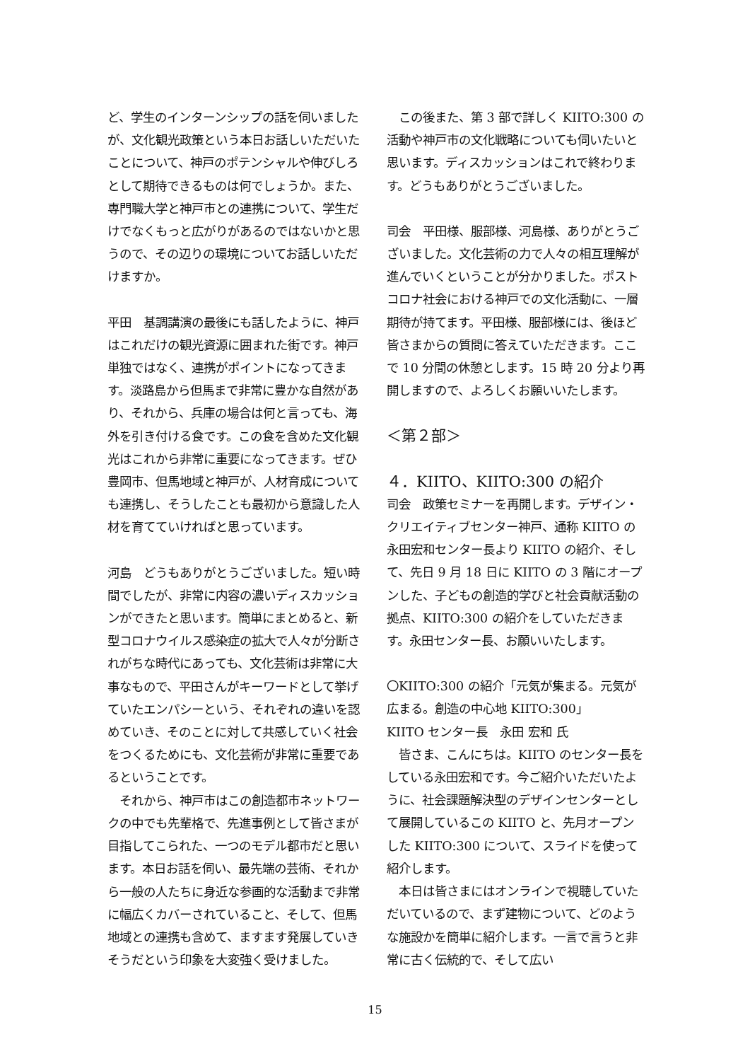ど、学生のインターンシップの話を伺いましたが、文化観光政策という本日お話しいただいたことについて、神戸のポテンシャルや伸びしろとして期待できるものは何でしょうか。また、専門職大学と神戸市との連携について、学生だけでなくもっと広がりがあるのではないかと思うので、その辺りの環境についてお話しいただけますか。
平田　基調講演の最後にも話したように、神戸はこれだけの観光資源に囲まれた街です。神戸単独ではなく、連携がポイントになってきます。淡路島から但馬まで非常に豊かな自然があり、それから、兵庫の場合は何と言っても、海外を引き付ける食です。この食を含めた文化観光はこれから非常に重要になってきます。ぜひ豊岡市、但馬地域と神戸が、人材育成についても連携し、そうしたことも最初から意識した人材を育てていければと思っています。
河島　どうもありがとうございました。短い時間でしたが、非常に内容の濃いディスカッションができたと思います。簡単にまとめると、新型コロナウイルス感染症の拡大で人々が分断されがちな時代にあっても、文化芸術は非常に大事なもので、平田さんがキーワードとして挙げていたエンパシーという、それぞれの違いを認めていき、そのことに対して共感していく社会をつくるためにも、文化芸術が非常に重要であるということです。
　それから、神戸市はこの創造都市ネットワークの中でも先輩格で、先進事例として皆さまが目指してこられた、一つのモデル都市だと思います。本日お話を伺い、最先端の芸術、それから一般の人たちに身近な参画的な活動まで非常に幅広くカバーされていること、そして、但馬地域との連携も含めて、ますます発展していきそうだという印象を大変強く受けました。
　この後また、第 3 部で詳しく KIITO:300 の活動や神戸市の文化戦略についても伺いたいと思います。ディスカッションはこれで終わります。どうもありがとうございました。
司会　平田様、服部様、河島様、ありがとうございました。文化芸術の力で人々の相互理解が進んでいくということが分かりました。ポストコロナ社会における神戸での文化活動に、一層期待が持てます。平田様、服部様には、後ほど皆さまからの質問に答えていただきます。ここで 10 分間の休憩とします。15 時 20 分より再開しますので、よろしくお願いいたします。
＜第２部＞
４．KIITO、KIITO:300 の紹介
司会　政策セミナーを再開します。デザイン・クリエイティブセンター神戸、通称 KIITO の永田宏和センター長より KIITO の紹介、そして、先日 9 月 18 日に KIITO の 3 階にオープンした、子どもの創造的学びと社会貢献活動の拠点、KIITO:300 の紹介をしていただきます。永田センター長、お願いいたします。
〇KIITO:300 の紹介「元気が集まる。元気が広まる。創造の中心地 KIITO:300」
KIITO センター長　永田 宏和 氏
　皆さま、こんにちは。KIITO のセンター長をしている永田宏和です。今ご紹介いただいたように、社会課題解決型のデザインセンターとして展開しているこの KIITO と、先月オープンした KIITO:300 について、スライドを使って紹介します。
　本日は皆さまにはオンラインで視聴していただいているので、まず建物について、どのような施設かを簡単に紹介します。一言で言うと非常に古く伝統的で、そして広い
15